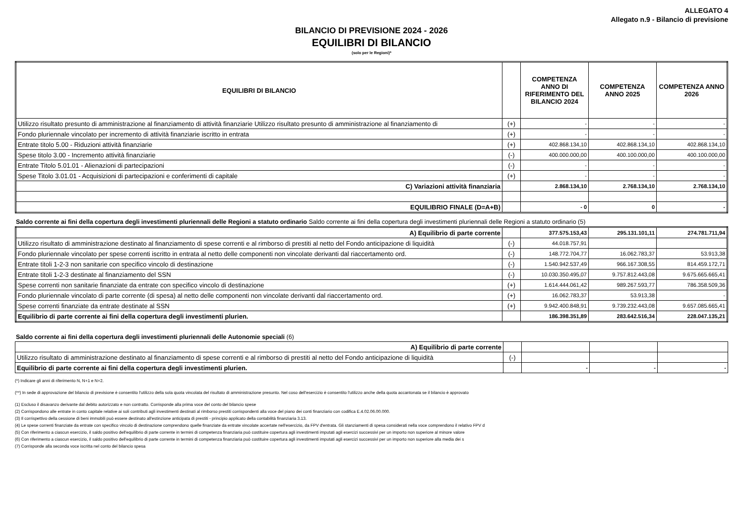ALLEGATO 4
Allegato n.9 - Bilancio di previsione
BILANCIO DI PREVISIONE 2024 - 2026
EQUILIBRI DI BILANCIO
(solo per le Regioni)*
| EQUILIBRI DI BILANCIO | | COMPETENZA ANNO DI RIFERIMENTO DEL BILANCIO 2024 | COMPETENZA ANNO 2025 | COMPETENZA ANNO 2026 |
| --- | --- | --- | --- | --- |
| Utilizzo risultato presunto di amministrazione al finanziamento di attività finanziarie Utilizzo risultato presunto di amministrazione al finanziamento di | (+) | - | - | - |
| Fondo pluriennale vincolato per incremento di attività finanziarie iscritto in entrata | (+) | - | - | - |
| Entrate titolo 5.00 - Riduzioni attività finanziarie | (+) | 402.868.134,10 | 402.868.134,10 | 402.868.134,10 |
| Spese titolo 3.00 - Incremento attività finanziarie | (-) | 400.000.000,00 | 400.100.000,00 | 400.100.000,00 |
| Entrate Titolo 5.01.01 - Alienazioni di partecipazioni | (-) | - | - | - |
| Spese Titolo 3.01.01 - Acquisizioni di partecipazioni e conferimenti di capitale | (+) | - | - | - |
| C) Variazioni attività finanziaria | | 2.868.134,10 | 2.768.134,10 | 2.768.134,10 |
| EQUILIBRIO FINALE (D=A+B) | | - 0 | 0 | - |
Saldo corrente ai fini della copertura degli investimenti pluriennali delle Regioni a statuto ordinario Saldo corrente ai fini della copertura degli investimenti pluriennali delle Regioni a statuto ordinario (5)
| A) Equilibrio di parte corrente | | 377.575.153,43 | 295.131.101,11 | 274.781.711,94 |
| Utilizzo risultato di amministrazione destinato al finanziamento di spese correnti e al rimborso di prestiti al netto del Fondo anticipazione di liquidità | (-) | 44.018.757,91 | | |
| Fondo pluriennale vincolato per spese correnti iscritto in entrata al netto delle componenti non vincolate derivanti dal riaccertamento ord. | (-) | 148.772.704,77 | 16.062.783,37 | 53.913,38 |
| Entrate titoli 1-2-3 non sanitarie con specifico vincolo di destinazione | (-) | 1.540.942.537,49 | 966.167.308,55 | 814.459.172,71 |
| Entrate titoli 1-2-3 destinate al finanziamento del SSN | (-) | 10.030.350.495,07 | 9.757.812.443,08 | 9.675.665.665,41 |
| Spese correnti non sanitarie finanziate da entrate con specifico vincolo di destinazione | (+) | 1.614.444.061,42 | 989.267.593,77 | 786.358.509,36 |
| Fondo pluriennale vincolato di parte corrente (di spesa) al netto delle componenti non vincolate derivanti dal riaccertamento ord. | (+) | 16.062.783,37 | 53.913,38 | - |
| Spese correnti finanziate da entrate destinate al SSN | (+) | 9.942.400.848,91 | 9.739.232.443,08 | 9.657.085.665,41 |
| Equilibrio di parte corrente ai fini della copertura degli investimenti plurien. | | 186.398.351,89 | 283.642.516,34 | 228.047.135,21 |
Saldo corrente ai fini della copertura degli investimenti pluriennali delle Autonomie speciali (6)
| A) Equilibrio di parte corrente | | | | |
| Utilizzo risultato di amministrazione destinato al finanziamento di spese correnti e al rimborso di prestiti al netto del Fondo anticipazione di liquidità | (-) | | | |
| Equilibrio di parte corrente ai fini della copertura degli investimenti plurien. | | - | - | - |
(*) Indicare gli anni di riferimento N, N+1 e N+2.
(**) In sede di approvazione del bilancio di previsione è consentito l'utilizzo della sola quota vincolata del risultato di amministrazione presunto. Nel coso dell'esercizio è consentito l'utilizzo anche della quota accantonata se il bilancio è approvato
(1) Escluso il disavanzo derivante dal debito autorizzato e non contratto. Corrisponde alla prima voce del conto del bilancio spese
(2) Corrispondono alle entrate in conto capitale relative ai soli contributi agli investimenti destinati al rimborso prestiti corrispondenti alla voce del piano dei conti finanziario con codifica E.4.02.06.00.000.
(3) Il corrispettivo della cessione di beni immobili può essere destinato all'estinzione anticipata di prestiti - principio applicato della contabilità finanziaria 3.13.
(4) Le spese correnti finanziate da entrate con specifico vincolo di destinazione comprendono quelle finanziate da entrate vincolate accertate nell'esercizio, da FPV d'entrata. Gli stanziamenti di spesa considerati nella voce comprendono il relativo FPV d
(5) Con riferimento a ciascun esercizio, il saldo positivo dell'equilibrio di parte corrente in termini di competenza finanziaria può costituire copertura agli investimenti imputati agli esercizi successivi per un importo non superiore al minore valore
(6) Con riferimento a ciascun esercizio, il saldo positivo dell'equilibrio di parte corrente in termini di competenza finanziaria può costituire copertura agli investimenti imputati agli esercizi successivi per un importo non superiore alla media dei s
(7) Corrisponde alla seconda voce iscritta nel conto del bilancio spesa